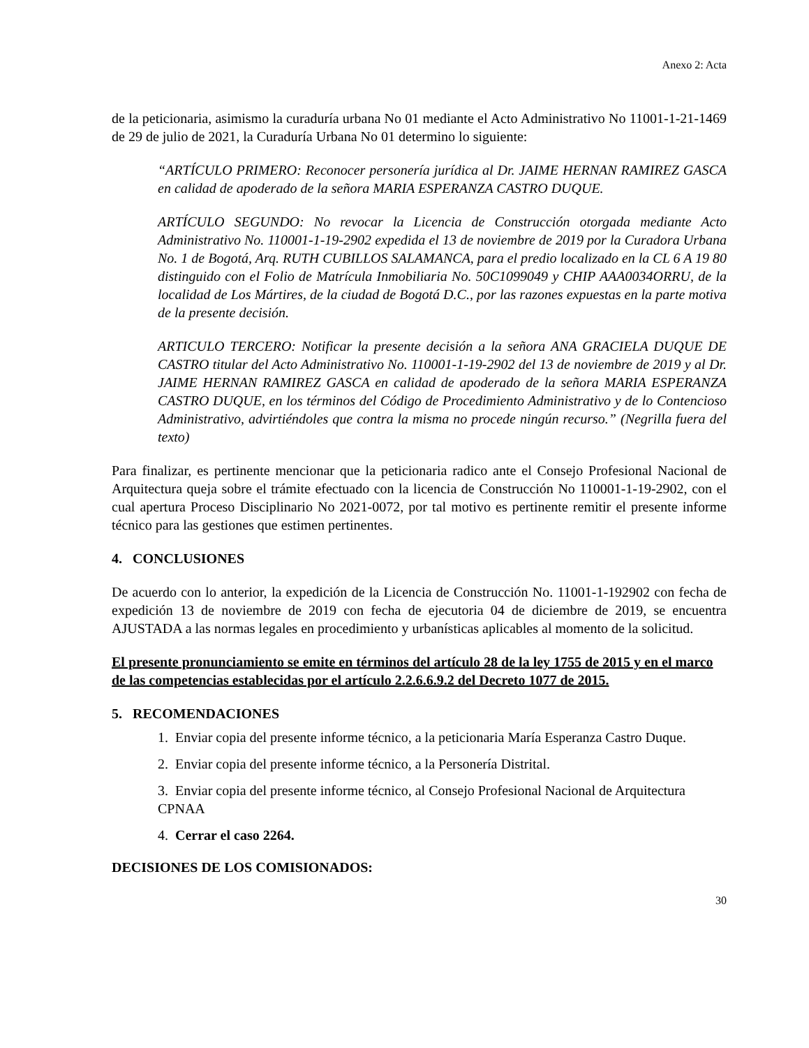Anexo 2: Acta
de la peticionaria, asimismo la curaduría urbana No 01 mediante el Acto Administrativo No 11001-1-21-1469 de 29 de julio de 2021, la Curaduría Urbana No 01 determino lo siguiente:
“ARTÍCULO PRIMERO: Reconocer personería jurídica al Dr. JAIME HERNAN RAMIREZ GASCA en calidad de apoderado de la señora MARIA ESPERANZA CASTRO DUQUE.
ARTÍCULO SEGUNDO: No revocar la Licencia de Construcción otorgada mediante Acto Administrativo No. 110001-1-19-2902 expedida el 13 de noviembre de 2019 por la Curadora Urbana No. 1 de Bogotá, Arq. RUTH CUBILLOS SALAMANCA, para el predio localizado en la CL 6 A 19 80 distinguido con el Folio de Matrícula Inmobiliaria No. 50C1099049 y CHIP AAA0034ORRU, de la localidad de Los Mártires, de la ciudad de Bogotá D.C., por las razones expuestas en la parte motiva de la presente decisión.
ARTICULO TERCERO: Notificar la presente decisión a la señora ANA GRACIELA DUQUE DE CASTRO titular del Acto Administrativo No. 110001-1-19-2902 del 13 de noviembre de 2019 y al Dr. JAIME HERNAN RAMIREZ GASCA en calidad de apoderado de la señora MARIA ESPERANZA CASTRO DUQUE, en los términos del Código de Procedimiento Administrativo y de lo Contencioso Administrativo, advirtiéndoles que contra la misma no procede ningún recurso.” (Negrilla fuera del texto)
Para finalizar, es pertinente mencionar que la peticionaria radico ante el Consejo Profesional Nacional de Arquitectura queja sobre el trámite efectuado con la licencia de Construcción No 110001-1-19-2902, con el cual apertura Proceso Disciplinario No 2021-0072, por tal motivo es pertinente remitir el presente informe técnico para las gestiones que estimen pertinentes.
4. CONCLUSIONES
De acuerdo con lo anterior, la expedición de la Licencia de Construcción No. 11001-1-192902 con fecha de expedición 13 de noviembre de 2019 con fecha de ejecutoria 04 de diciembre de 2019, se encuentra AJUSTADA a las normas legales en procedimiento y urbanísticas aplicables al momento de la solicitud.
El presente pronunciamiento se emite en términos del artículo 28 de la ley 1755 de 2015 y en el marco de las competencias establecidas por el artículo 2.2.6.6.9.2 del Decreto 1077 de 2015.
5. RECOMENDACIONES
1. Enviar copia del presente informe técnico, a la peticionaria María Esperanza Castro Duque.
2. Enviar copia del presente informe técnico, a la Personería Distrital.
3. Enviar copia del presente informe técnico, al Consejo Profesional Nacional de Arquitectura CPNAA
4. Cerrar el caso 2264.
DECISIONES DE LOS COMISIONADOS:
30